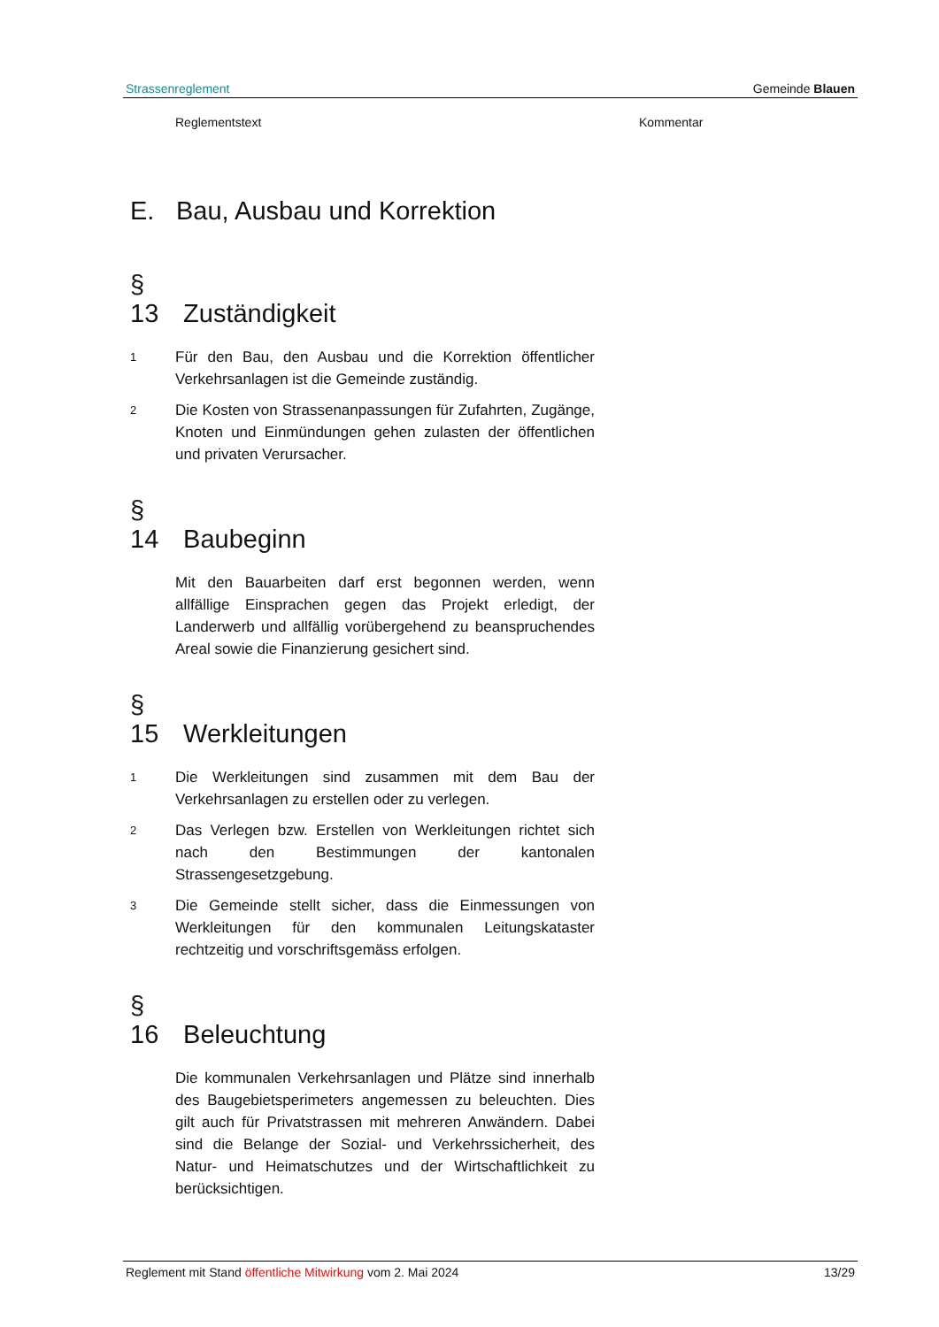Strassenreglement Gemeinde Blauen
Reglementstext Kommentar
E. Bau, Ausbau und Korrektion
§ 13 Zuständigkeit
1 Für den Bau, den Ausbau und die Korrektion öffentlicher Verkehrsanlagen ist die Gemeinde zuständig.
2 Die Kosten von Strassenanpassungen für Zufahrten, Zugänge, Knoten und Einmündungen gehen zulasten der öffentlichen und privaten Verursacher.
§ 14 Baubeginn
Mit den Bauarbeiten darf erst begonnen werden, wenn allfällige Einsprachen gegen das Projekt erledigt, der Landerwerb und allfällig vorübergehend zu beanspruchendes Areal sowie die Finanzierung gesichert sind.
§ 15 Werkleitungen
1 Die Werkleitungen sind zusammen mit dem Bau der Verkehrsanlagen zu erstellen oder zu verlegen.
2 Das Verlegen bzw. Erstellen von Werkleitungen richtet sich nach den Bestimmungen der kantonalen Strassengesetzgebung.
3 Die Gemeinde stellt sicher, dass die Einmessungen von Werkleitungen für den kommunalen Leitungskataster rechtzeitig und vorschriftsgemäss erfolgen.
§ 16 Beleuchtung
Die kommunalen Verkehrsanlagen und Plätze sind innerhalb des Baugebietsperimeters angemessen zu beleuchten. Dies gilt auch für Privatstrassen mit mehreren Anwändern. Dabei sind die Belange der Sozial- und Verkehrssicherheit, des Natur- und Heimatschutzes und der Wirtschaftlichkeit zu berücksichtigen.
Reglement mit Stand öffentliche Mitwirkung vom 2. Mai 2024 13/29